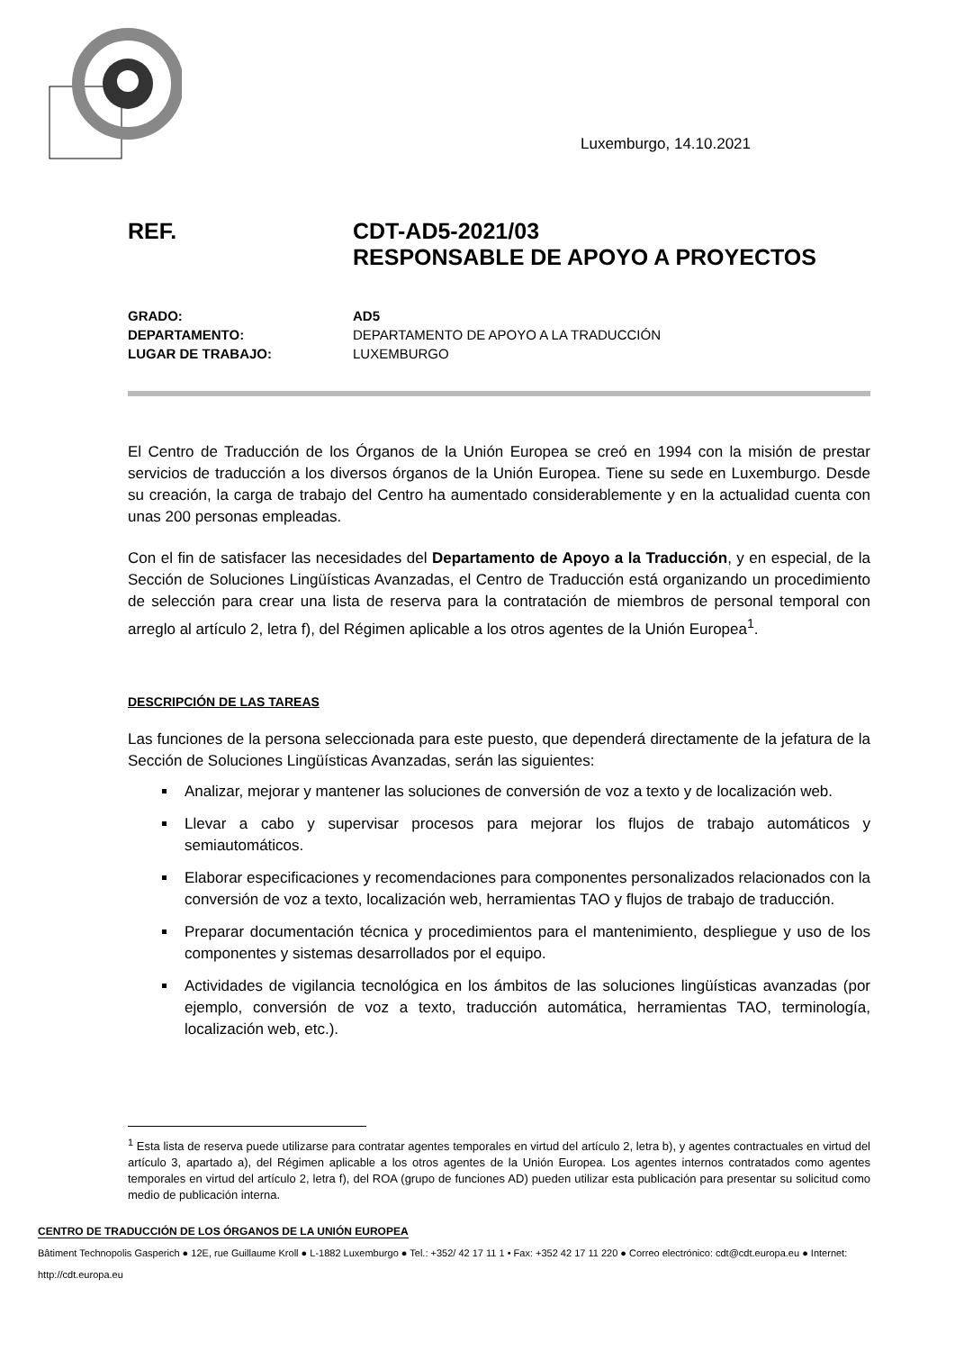Luxemburgo, 14.10.2021
REF. CDT-AD5-2021/03
RESPONSABLE DE APOYO A PROYECTOS
GRADO: AD5
DEPARTAMENTO: DEPARTAMENTO DE APOYO A LA TRADUCCIÓN
LUGAR DE TRABAJO: LUXEMBURGO
El Centro de Traducción de los Órganos de la Unión Europea se creó en 1994 con la misión de prestar servicios de traducción a los diversos órganos de la Unión Europea. Tiene su sede en Luxemburgo. Desde su creación, la carga de trabajo del Centro ha aumentado considerablemente y en la actualidad cuenta con unas 200 personas empleadas.
Con el fin de satisfacer las necesidades del Departamento de Apoyo a la Traducción, y en especial, de la Sección de Soluciones Lingüísticas Avanzadas, el Centro de Traducción está organizando un procedimiento de selección para crear una lista de reserva para la contratación de miembros de personal temporal con arreglo al artículo 2, letra f), del Régimen aplicable a los otros agentes de la Unión Europea<sup>1</sup>.
DESCRIPCIÓN DE LAS TAREAS
Las funciones de la persona seleccionada para este puesto, que dependerá directamente de la jefatura de la Sección de Soluciones Lingüísticas Avanzadas, serán las siguientes:
Analizar, mejorar y mantener las soluciones de conversión de voz a texto y de localización web.
Llevar a cabo y supervisar procesos para mejorar los flujos de trabajo automáticos y semiautomáticos.
Elaborar especificaciones y recomendaciones para componentes personalizados relacionados con la conversión de voz a texto, localización web, herramientas TAO y flujos de trabajo de traducción.
Preparar documentación técnica y procedimientos para el mantenimiento, despliegue y uso de los componentes y sistemas desarrollados por el equipo.
Actividades de vigilancia tecnológica en los ámbitos de las soluciones lingüísticas avanzadas (por ejemplo, conversión de voz a texto, traducción automática, herramientas TAO, terminología, localización web, etc.).
<sup>1</sup> Esta lista de reserva puede utilizarse para contratar agentes temporales en virtud del artículo 2, letra b), y agentes contractuales en virtud del artículo 3, apartado a), del Régimen aplicable a los otros agentes de la Unión Europea. Los agentes internos contratados como agentes temporales en virtud del artículo 2, letra f), del ROA (grupo de funciones AD) pueden utilizar esta publicación para presentar su solicitud como medio de publicación interna.
CENTRO DE TRADUCCIÓN DE LOS ÓRGANOS DE LA UNIÓN EUROPEA
Bâtiment Technopolis Gasperich ● 12E, rue Guillaume Kroll ● L-1882 Luxemburgo ● Tel.: +352/ 42 17 11 1 • Fax: +352 42 17 11 220 ● Correo electrónico: cdt@cdt.europa.eu ● Internet: http://cdt.europa.eu